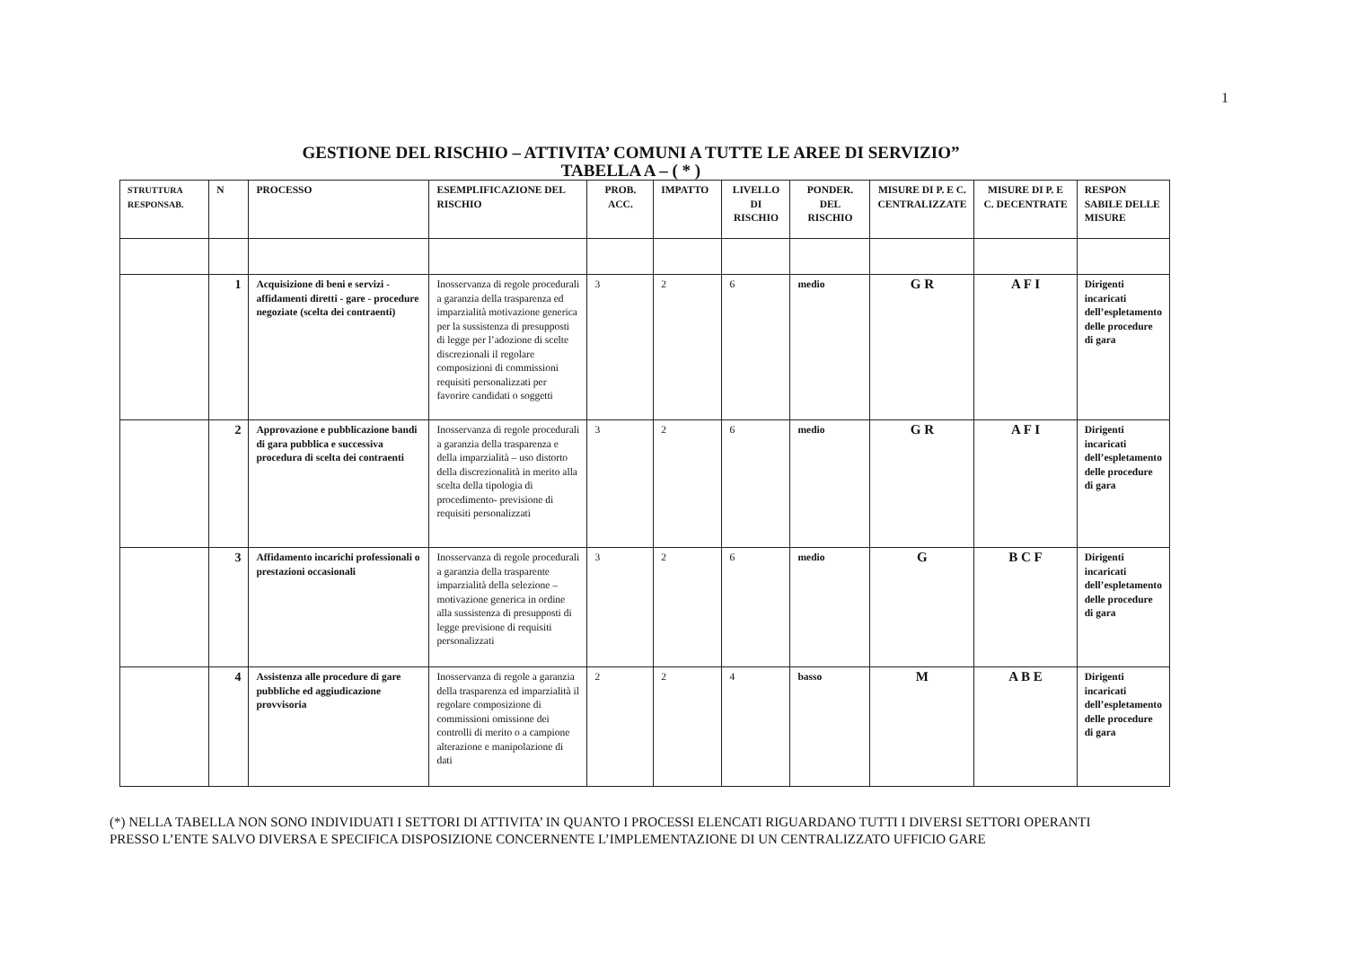1
GESTIONE DEL RISCHIO – ATTIVITA’ COMUNI A TUTTE LE AREE DI SERVIZIO”
TABELLA A – ( * )
| STRUTTURA RESPONSAB. | N | PROCESSO | ESEMPLIFICAZIONE DEL RISCHIO | PROB. ACC. | IMPATTO | LIVELLO DI RISCHIO | PONDER. DEL RISCHIO | MISURE DI P. E C. CENTRALIZZATE | MISURE DI P. E C. DECENTRATE | RESPON SABILE DELLE MISURE |
| --- | --- | --- | --- | --- | --- | --- | --- | --- | --- | --- |
| | 1 | Acquisizione di beni e servizi - affidamenti diretti - gare - procedure negoziate (scelta dei contraenti) | Inosservanza di regole procedurali a garanzia della trasparenza ed imparzialità motivazione generica per la sussistenza di presupposti di legge per l’adozione di scelte discrezionali il regolare composizioni di commissioni requisiti personalizzati per favorire candidati o soggetti | 3 | 2 | 6 | medio | G R | A F I | Dirigenti incaricati dell’espletamento delle procedure di gara |
| | 2 | Approvazione e pubblicazione bandi di gara pubblica e successiva procedura di scelta dei contraenti | Inosservanza di regole procedurali a garanzia della trasparenza e della imparzialità – uso distorto della discrezionalità in merito alla scelta della tipologia di procedimento- previsione di requisiti personalizzati | 3 | 2 | 6 | medio | G R | A F I | Dirigenti incaricati dell’espletamento delle procedure di gara |
| | 3 | Affidamento incarichi professionali o prestazioni occasionali | Inosservanza di regole procedurali a garanzia della trasparente imparzialità della selezione – motivazione generica in ordine alla sussistenza di presupposti di legge previsione di requisiti personalizzati | 3 | 2 | 6 | medio | G | B C F | Dirigenti incaricati dell’espletamento delle procedure di gara |
| | 4 | Assistenza alle procedure di gare pubbliche ed aggiudicazione provvisoria | Inosservanza di regole a garanzia della trasparenza ed imparzialità il regolare composizione di commissioni omissione dei controlli di merito o a campione alterazione e manipolazione di dati | 2 | 2 | 4 | basso | M | A B E | Dirigenti incaricati dell’espletamento delle procedure di gara |
(*) NELLA TABELLA NON SONO INDIVIDUATI I SETTORI DI ATTIVITA’ IN QUANTO I PROCESSI ELENCATI RIGUARDANO TUTTI I DIVERSI SETTORI OPERANTI PRESSO L’ENTE SALVO DIVERSA E SPECIFICA DISPOSIZIONE CONCERNENTE L’IMPLEMENTAZIONE DI UN CENTRALIZZATO UFFICIO GARE